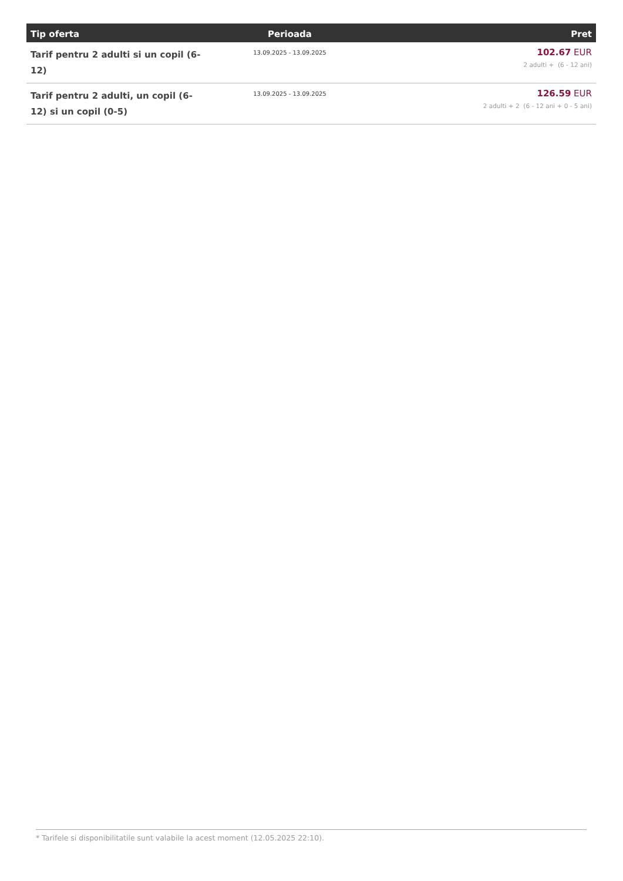| Tip oferta | Perioada | Pret |
| --- | --- | --- |
| Tarif pentru 2 adulti si un copil (6-12) | 13.09.2025 - 13.09.2025 | 102.67 EUR 2 adulti + (6 - 12 ani) |
| Tarif pentru 2 adulti, un copil (6-12) si un copil (0-5) | 13.09.2025 - 13.09.2025 | 126.59 EUR 2 adulti + 2 (6 - 12 ani + 0 - 5 ani) |
* Tarifele si disponibilitatile sunt valabile la acest moment (12.05.2025 22:10).